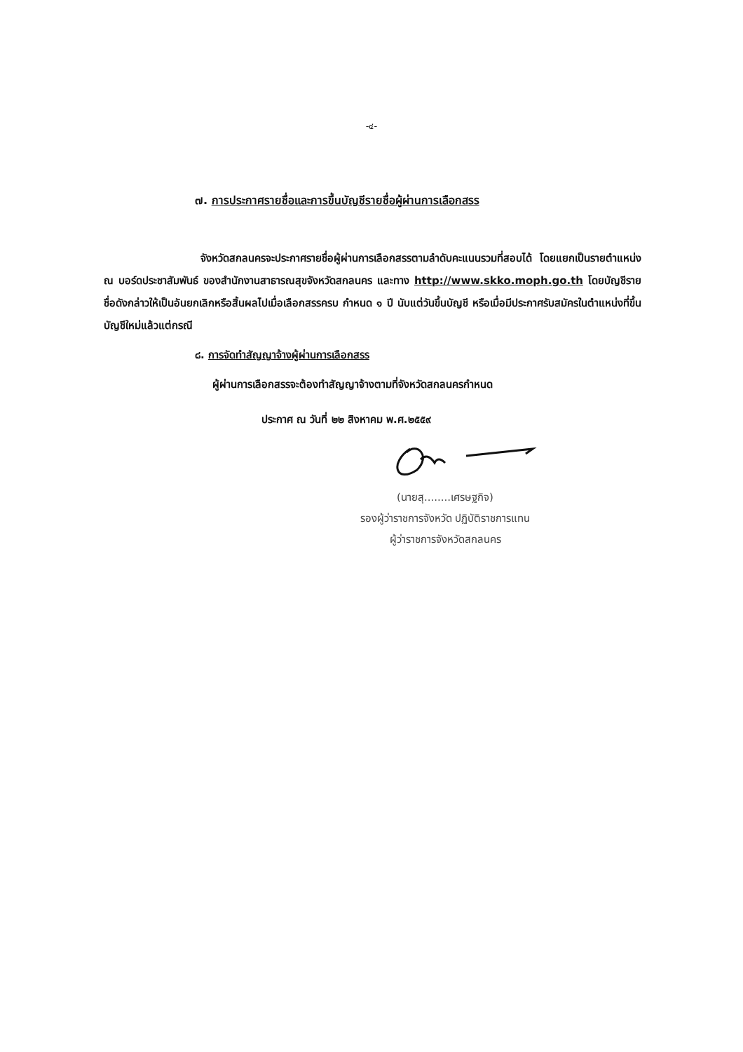-๔-
๗. การประกาศรายชื่อและการขึ้นบัญชีรายชื่อผู้ผ่านการเลือกสรร
จังหวัดสกลนครจะประกาศรายชื่อผู้ผ่านการเลือกสรรตามลำดับคะแนนรวมที่สอบได้ โดยแยกเป็นรายตำแหน่ง ณ บอร์ดประชาสัมพันธ์ ของสำนักงานสาธารณสุขจังหวัดสกลนคร และทาง http://www.skko.moph.go.th โดยบัญชีรายชื่อดังกล่าวให้เป็นอันยกเลิกหรือสิ้นผลไปเมื่อเลือกสรรครบ กำหนด ๑ ปี นับแต่วันขึ้นบัญชี หรือเมื่อมีประกาศรับสมัครในตำแหน่งที่ขึ้นบัญชีใหม่แล้วแต่กรณี
๘. การจัดทำสัญญาจ้างผู้ผ่านการเลือกสรร
ผู้ผ่านการเลือกสรรจะต้องทำสัญญาจ้างตามที่จังหวัดสกลนครกำหนด
ประกาศ ณ วันที่ ๒๒ สิงหาคม พ.ศ.๒๕๕๙
(นายสุ........เศรษฐกิจ)
รองผู้ว่าราชการจังหวัด ปฏิบัติราชการแทน
ผู้ว่าราชการจังหวัดสกลนคร